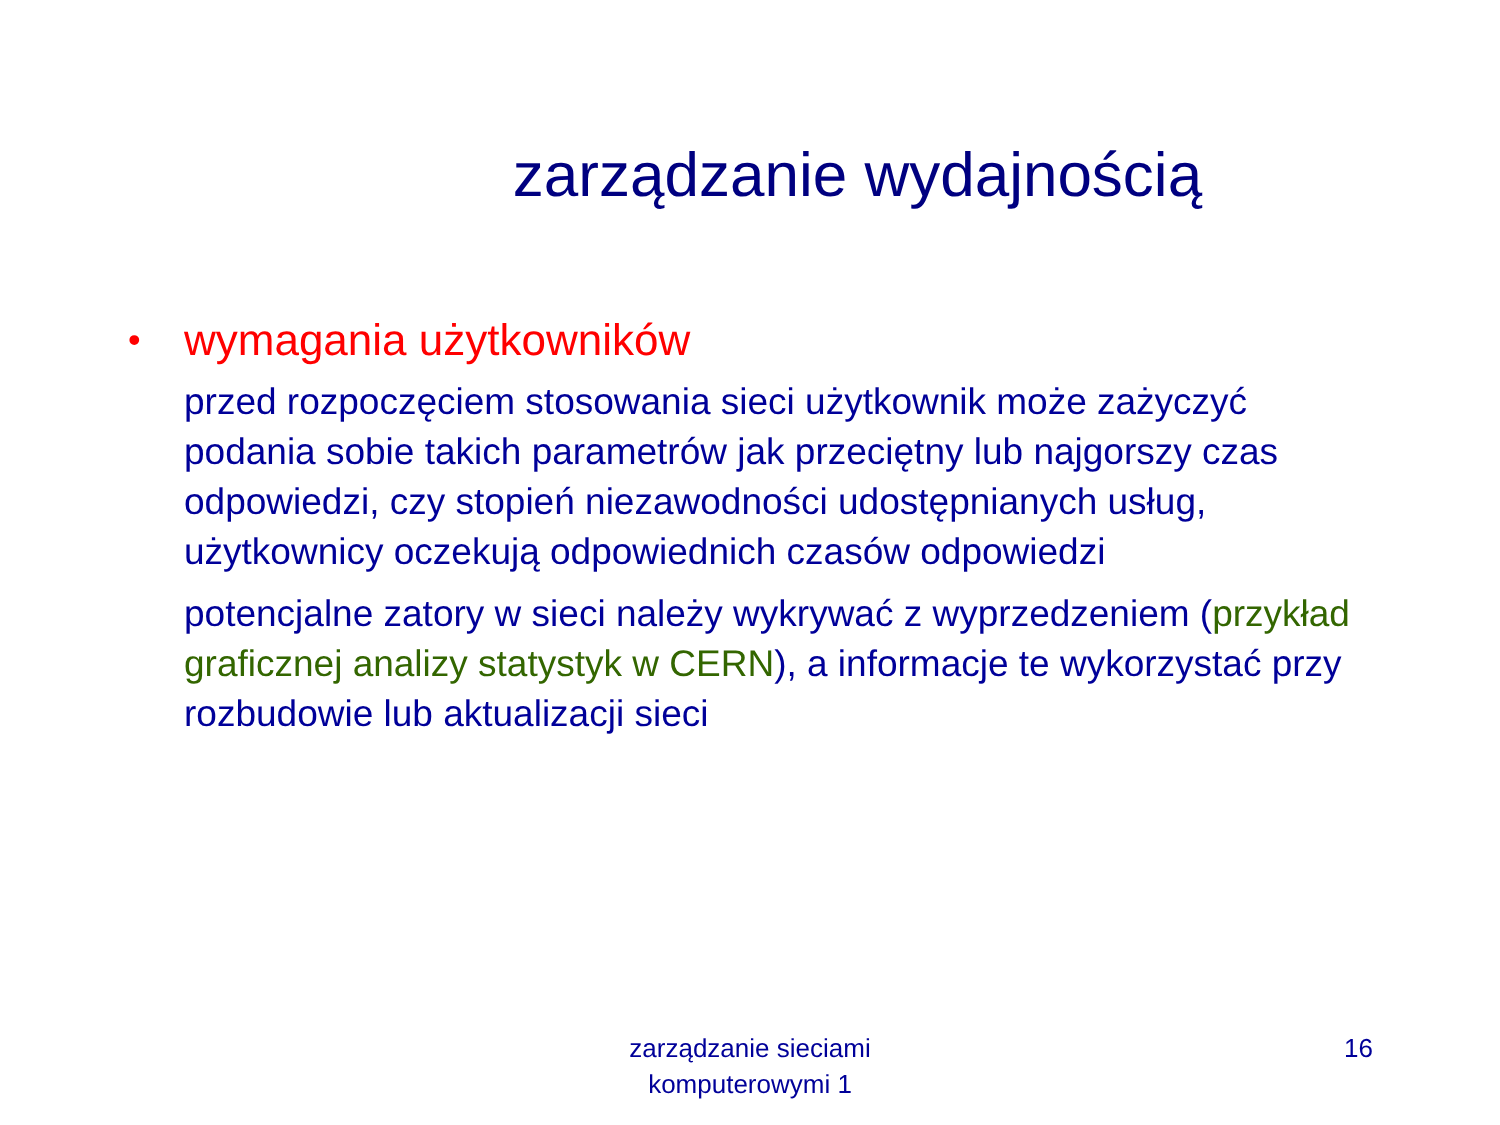zarządzanie wydajnością
•
wymagania użytkowników
przed rozpoczęciem stosowania sieci użytkownik może zażyczyć podania sobie takich parametrów jak przeciętny lub najgorszy czas odpowiedzi, czy stopień niezawodności udostępnianych usług, użytkownicy oczekują odpowiednich czasów odpowiedzi
potencjalne zatory w sieci należy wykrywać z wyprzedzeniem (przykład graficznej analizy statystyk w CERN), a informacje te wykorzystać przy rozbudowie lub aktualizacji sieci
zarządzanie sieciami
komputerowymi 1
16